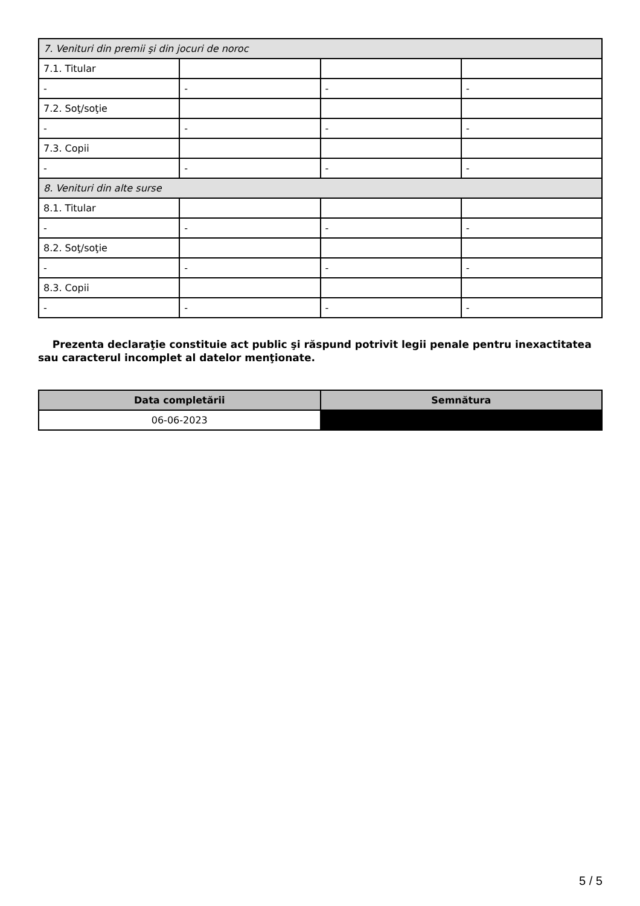| 7. Venituri din premii şi din jocuri de noroc | | | |
| 7.1. Titular | | | |
| - | - | - | - |
| 7.2. Soţ/soţie | | | |
| - | - | - | - |
| 7.3. Copii | | | |
| - | - | - | - |
| 8. Venituri din alte surse | | | |
| 8.1. Titular | | | |
| - | - | - | - |
| 8.2. Soţ/soţie | | | |
| - | - | - | - |
| 8.3. Copii | | | |
| - | - | - | - |
Prezenta declaraţie constituie act public şi răspund potrivit legii penale pentru inexactitatea sau caracterul incomplet al datelor menţionate.
| Data completării | Semnătura |
| --- | --- |
| 06-06-2023 | |
5 / 5